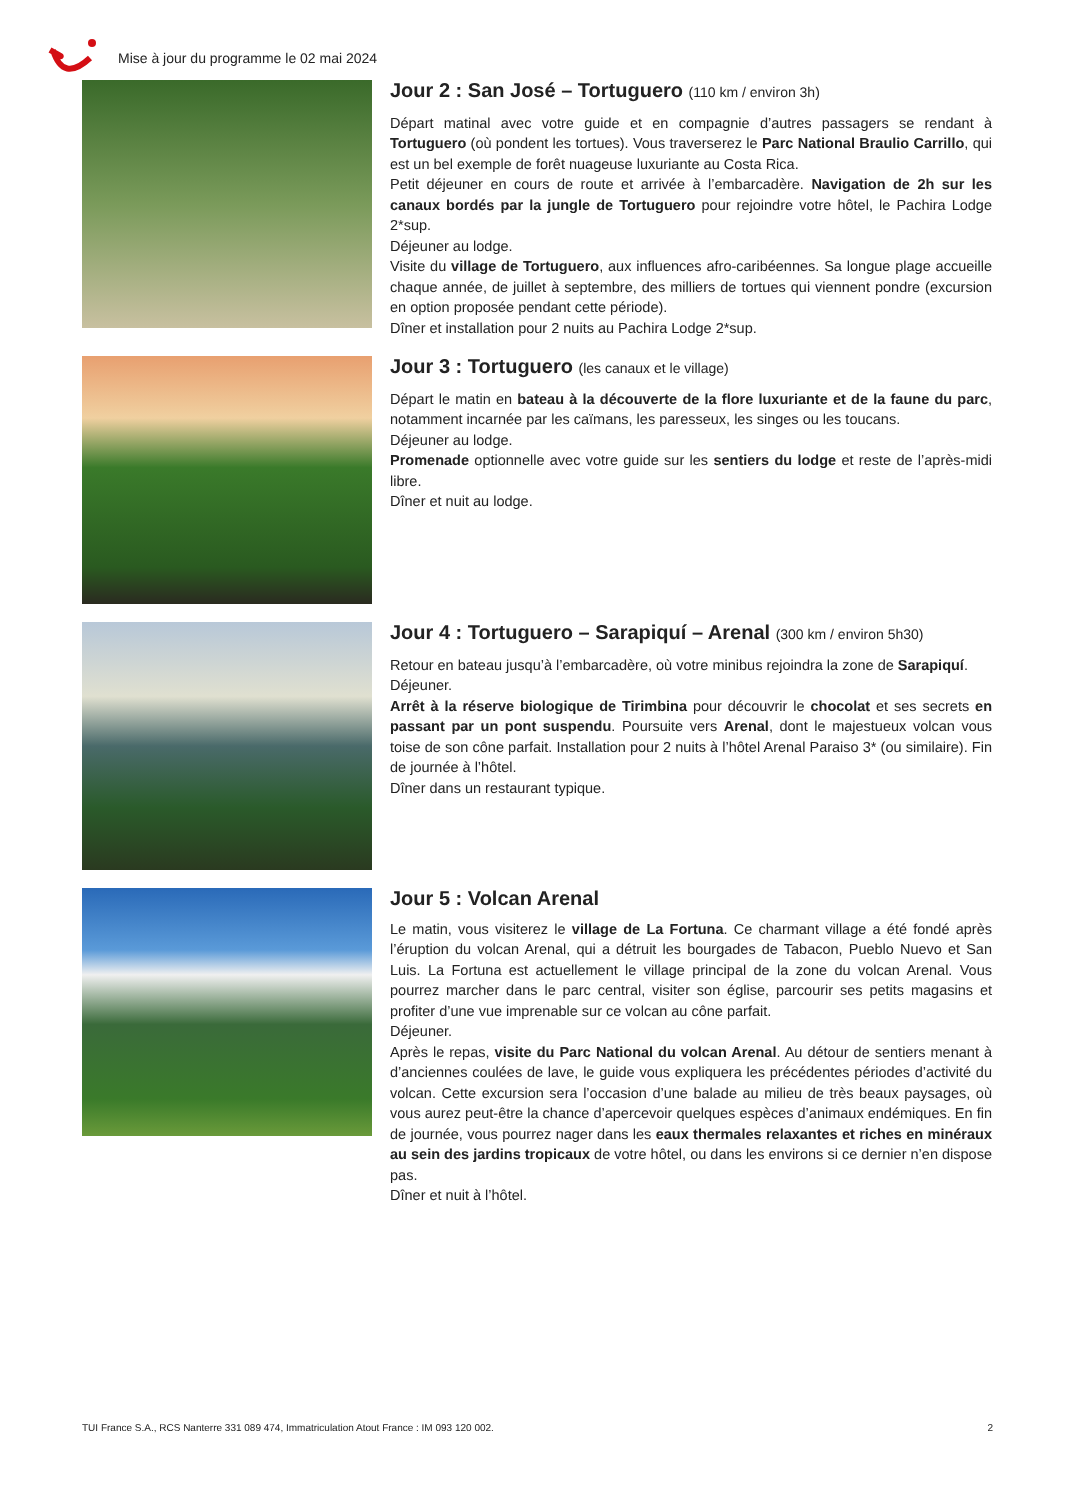Mise à jour du programme le 02 mai 2024
Jour 2 : San José – Tortuguero (110 km / environ 3h)
Départ matinal avec votre guide et en compagnie d’autres passagers se rendant à Tortuguero (où pondent les tortues). Vous traverserez le Parc National Braulio Carrillo, qui est un bel exemple de forêt nuageuse luxuriante au Costa Rica.
Petit déjeuner en cours de route et arrivée à l’embarcadère. Navigation de 2h sur les canaux bordés par la jungle de Tortuguero pour rejoindre votre hôtel, le Pachira Lodge 2*sup.
Déjeuner au lodge.
Visite du village de Tortuguero, aux influences afro-caribéennes. Sa longue plage accueille chaque année, de juillet à septembre, des milliers de tortues qui viennent pondre (excursion en option proposée pendant cette période).
Dîner et installation pour 2 nuits au Pachira Lodge 2*sup.
Jour 3 : Tortuguero (les canaux et le village)
Départ le matin en bateau à la découverte de la flore luxuriante et de la faune du parc, notamment incarnée par les caïmans, les paresseux, les singes ou les toucans.
Déjeuner au lodge.
Promenade optionnelle avec votre guide sur les sentiers du lodge et reste de l’après-midi libre.
Dîner et nuit au lodge.
Jour 4 : Tortuguero – Sarapiquí – Arenal (300 km / environ 5h30)
Retour en bateau jusqu’à l’embarcadère, où votre minibus rejoindra la zone de Sarapiquí.
Déjeuner.
Arrêt à la réserve biologique de Tirimbina pour découvrir le chocolat et ses secrets en passant par un pont suspendu. Poursuite vers Arenal, dont le majestueux volcan vous toise de son cône parfait. Installation pour 2 nuits à l’hôtel Arenal Paraiso 3* (ou similaire). Fin de journée à l’hôtel.
Dîner dans un restaurant typique.
Jour 5 : Volcan Arenal
Le matin, vous visiterez le village de La Fortuna. Ce charmant village a été fondé après l’éruption du volcan Arenal, qui a détruit les bourgades de Tabacon, Pueblo Nuevo et San Luis. La Fortuna est actuellement le village principal de la zone du volcan Arenal. Vous pourrez marcher dans le parc central, visiter son église, parcourir ses petits magasins et profiter d’une vue imprenable sur ce volcan au cône parfait.
Déjeuner.
Après le repas, visite du Parc National du volcan Arenal. Au détour de sentiers menant à d’anciennes coulées de lave, le guide vous expliquera les précédentes périodes d’activité du volcan. Cette excursion sera l’occasion d’une balade au milieu de très beaux paysages, où vous aurez peut-être la chance d’apercevoir quelques espèces d’animaux endémiques. En fin de journée, vous pourrez nager dans les eaux thermales relaxantes et riches en minéraux au sein des jardins tropicaux de votre hôtel, ou dans les environs si ce dernier n’en dispose pas.
Dîner et nuit à l’hôtel.
TUI France S.A., RCS Nanterre 331 089 474, Immatriculation Atout France : IM 093 120 002. 2